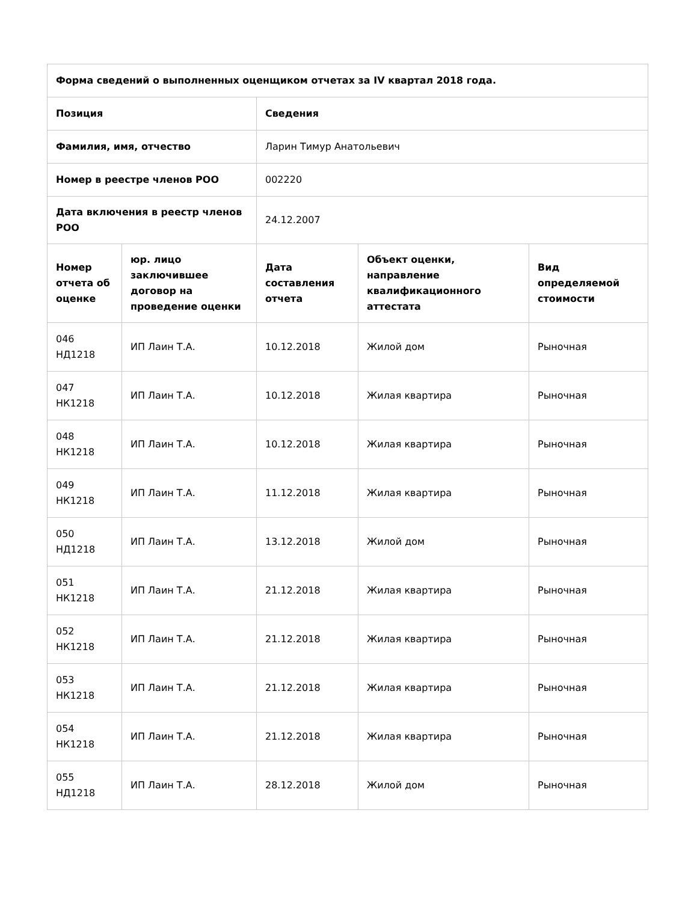| Форма сведений о выполненных оценщиком отчетах за IV квартал 2018 года. | | | | |
| --- | --- | --- | --- | --- |
| Позиция | | Сведения | | |
| Фамилия, имя, отчество | | Ларин Тимур Анатольевич | | |
| Номер в реестре членов РОО | | 002220 | | |
| Дата включения в реестр членов РОО | | 24.12.2007 | | |
| Номер отчета об оценке | юр. лицо заключившее договор на проведение оценки | Дата составления отчета | Объект оценки, направление квалификационного аттестата | Вид определяемой стоимости |
| 046 НД1218 | ИП Лаин Т.А. | 10.12.2018 | Жилой дом | Рыночная |
| 047 НК1218 | ИП Лаин Т.А. | 10.12.2018 | Жилая квартира | Рыночная |
| 048 НК1218 | ИП Лаин Т.А. | 10.12.2018 | Жилая квартира | Рыночная |
| 049 НК1218 | ИП Лаин Т.А. | 11.12.2018 | Жилая квартира | Рыночная |
| 050 НД1218 | ИП Лаин Т.А. | 13.12.2018 | Жилой дом | Рыночная |
| 051 НК1218 | ИП Лаин Т.А. | 21.12.2018 | Жилая квартира | Рыночная |
| 052 НК1218 | ИП Лаин Т.А. | 21.12.2018 | Жилая квартира | Рыночная |
| 053 НК1218 | ИП Лаин Т.А. | 21.12.2018 | Жилая квартира | Рыночная |
| 054 НК1218 | ИП Лаин Т.А. | 21.12.2018 | Жилая квартира | Рыночная |
| 055 НД1218 | ИП Лаин Т.А. | 28.12.2018 | Жилой дом | Рыночная |